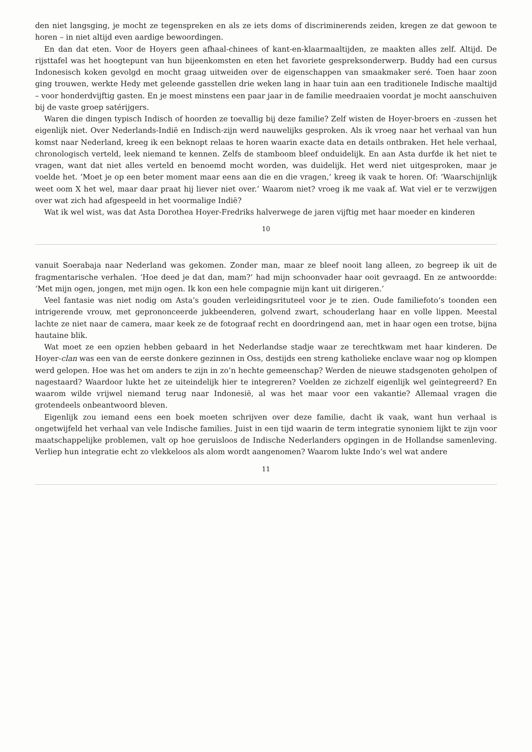den niet langsging, je mocht ze tegenspreken en als ze iets doms of discriminerends zeiden, kregen ze dat gewoon te horen – in niet altijd even aardige bewoordingen.
En dan dat eten. Voor de Hoyers geen afhaal-chinees of kant-en-klaarmaaltijden, ze maakten alles zelf. Altijd. De rijsttafel was het hoogtepunt van hun bijeenkomsten en eten het favoriete gespreksonderwerp. Buddy had een cursus Indonesisch koken gevolgd en mocht graag uitweiden over de eigenschappen van smaakmaker seré. Toen haar zoon ging trouwen, werkte Hedy met geleende gasstellen drie weken lang in haar tuin aan een traditionele Indische maaltijd – voor honderdvijftig gasten. En je moest minstens een paar jaar in de familie meedraaien voordat je mocht aanschuiven bij de vaste groep satérijgers.
Waren die dingen typisch Indisch of hoorden ze toevallig bij deze familie? Zelf wisten de Hoyer-broers en -zussen het eigenlijk niet. Over Nederlands-Indië en Indisch-zijn werd nauwelijks gesproken. Als ik vroeg naar het verhaal van hun komst naar Nederland, kreeg ik een beknopt relaas te horen waarin exacte data en details ontbraken. Het hele verhaal, chronologisch verteld, leek niemand te kennen. Zelfs de stamboom bleef onduidelijk. En aan Asta durfde ik het niet te vragen, want dat niet alles verteld en benoemd mocht worden, was duidelijk. Het werd niet uitgesproken, maar je voelde het. ‘Moet je op een beter moment maar eens aan die en die vragen,’ kreeg ik vaak te horen. Of: ‘Waarschijnlijk weet oom X het wel, maar daar praat hij liever niet over.’ Waarom niet? vroeg ik me vaak af. Wat viel er te verzwijgen over wat zich had afgespeeld in het voormalige Indië?
Wat ik wel wist, was dat Asta Dorothea Hoyer-Fredriks halverwege de jaren vijftig met haar moeder en kinderen
10
vanuit Soerabaja naar Nederland was gekomen. Zonder man, maar ze bleef nooit lang alleen, zo begreep ik uit de fragmentarische verhalen. ‘Hoe deed je dat dan, mam?’ had mijn schoonvader haar ooit gevraagd. En ze antwoordde: ‘Met mijn ogen, jongen, met mijn ogen. Ik kon een hele compagnie mijn kant uit dirigeren.’
Veel fantasie was niet nodig om Asta’s gouden verleidingsrituteel voor je te zien. Oude familiefoto’s toonden een intrigerende vrouw, met geprononceerde jukbeenderen, golvend zwart, schouderlang haar en volle lippen. Meestal lachte ze niet naar de camera, maar keek ze de fotograaf recht en doordringend aan, met in haar ogen een trotse, bijna hautaine blik.
Wat moet ze een opzien hebben gebaard in het Nederlandse stadje waar ze terechtkwam met haar kinderen. De Hoyer-clan was een van de eerste donkere gezinnen in Oss, destijds een streng katholieke enclave waar nog op klompen werd gelopen. Hoe was het om anders te zijn in zo’n hechte gemeenschap? Werden de nieuwe stadsgenoten geholpen of nagestaard? Waardoor lukte het ze uiteindelijk hier te integreren? Voelden ze zichzelf eigenlijk wel geïntegreerd? En waarom wilde vrijwel niemand terug naar Indonesië, al was het maar voor een vakantie? Allemaal vragen die grotendeels onbeantwoord bleven.
Eigenlijk zou iemand eens een boek moeten schrijven over deze familie, dacht ik vaak, want hun verhaal is ongetwijfeld het verhaal van vele Indische families. Juist in een tijd waarin de term integratie synoniem lijkt te zijn voor maatschappelijke problemen, valt op hoe geruisloos de Indische Nederlanders opgingen in de Hollandse samenleving. Verliep hun integratie echt zo vlekkeloos als alom wordt aangenomen? Waarom lukte Indo’s wel wat andere
11